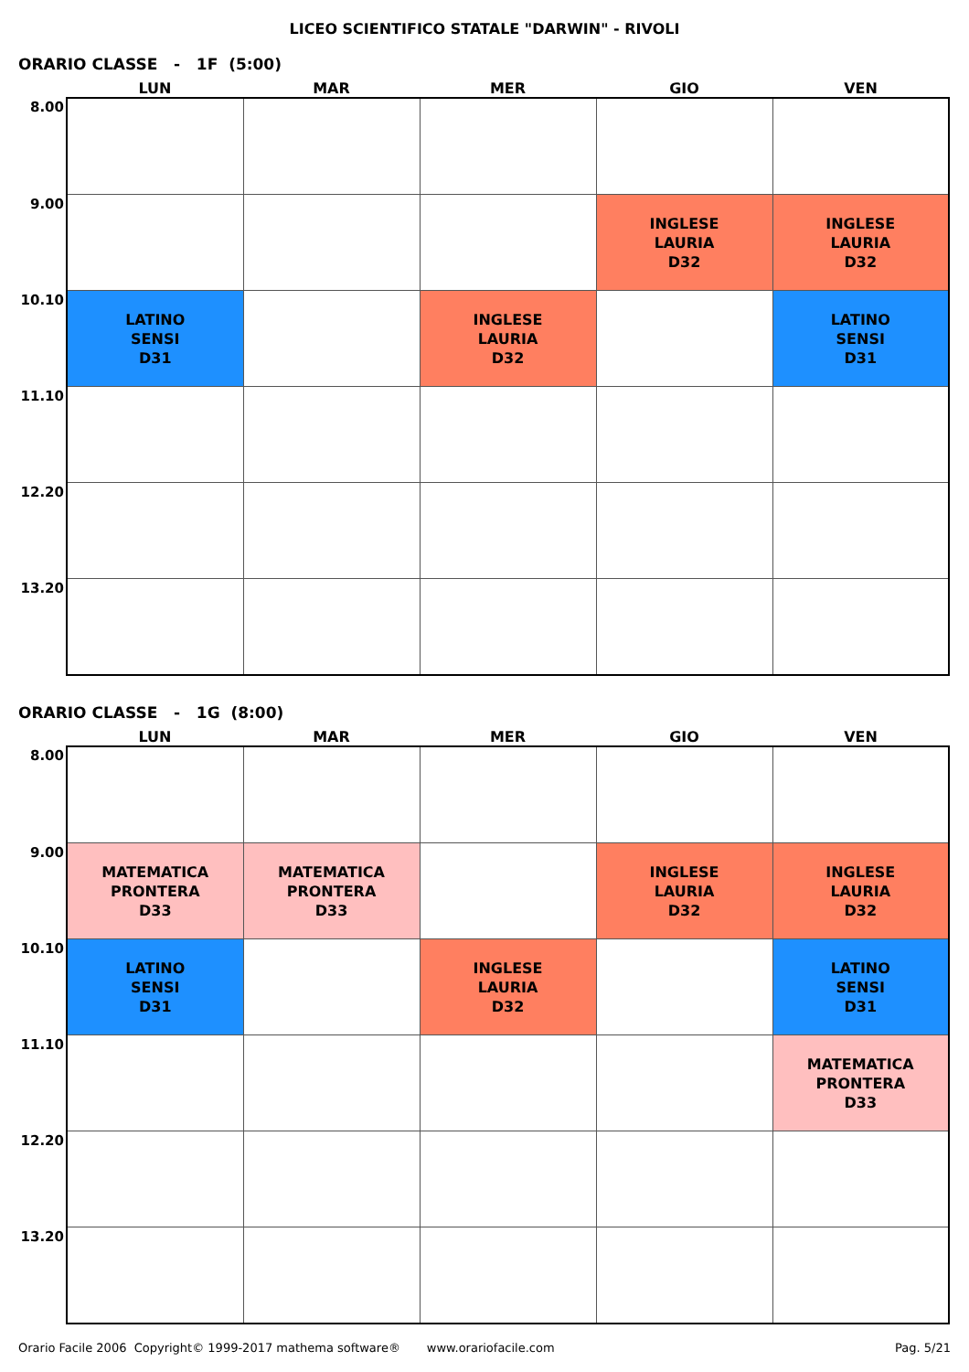LICEO SCIENTIFICO STATALE "DARWIN" - RIVOLI
ORARIO CLASSE - 1F (5:00)
| | LUN | MAR | MER | GIO | VEN |
| --- | --- | --- | --- | --- | --- |
| 8.00 | | | | | |
| 9.00 | | | | INGLESE LAURIA D32 | INGLESE LAURIA D32 |
| 10.10 | LATINO SENSI D31 | | INGLESE LAURIA D32 | | LATINO SENSI D31 |
| 11.10 | | | | | |
| 12.20 | | | | | |
| 13.20 | | | | | |
ORARIO CLASSE - 1G (8:00)
| | LUN | MAR | MER | GIO | VEN |
| --- | --- | --- | --- | --- | --- |
| 8.00 | | | | | |
| 9.00 | MATEMATICA PRONTERA D33 | MATEMATICA PRONTERA D33 | | INGLESE LAURIA D32 | INGLESE LAURIA D32 |
| 10.10 | LATINO SENSI D31 | | INGLESE LAURIA D32 | | LATINO SENSI D31 |
| 11.10 | | | | | MATEMATICA PRONTERA D33 |
| 12.20 | | | | | |
| 13.20 | | | | | |
Orario Facile 2006 Copyright© 1999-2017 mathema software® www.orariofacile.com Pag. 5/21